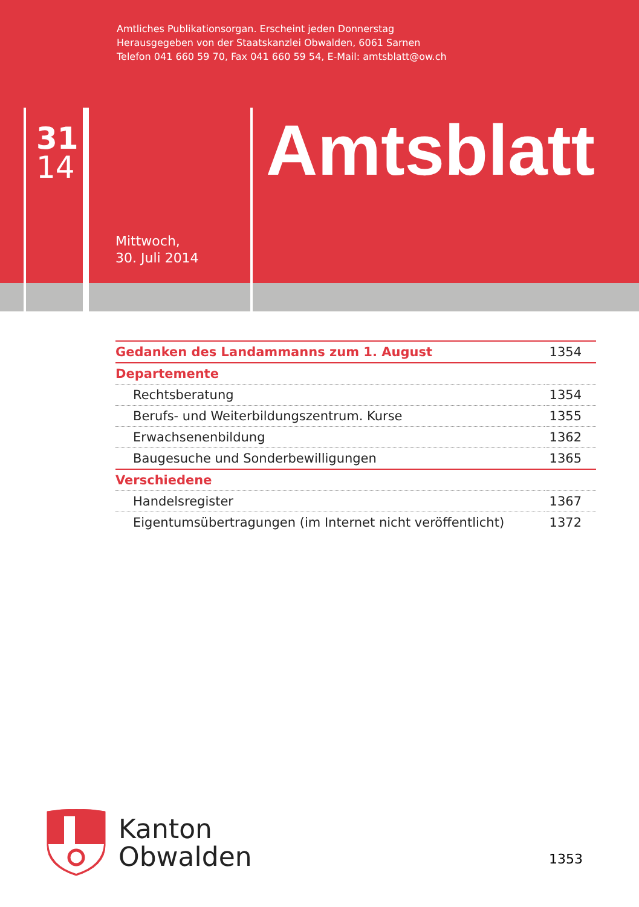Amtliches Publikationsorgan. Erscheint jeden Donnerstag
Herausgegeben von der Staatskanzlei Obwalden, 6061 Sarnen
Telefon 041 660 59 70, Fax 041 660 59 54, E-Mail: amtsblatt@ow.ch
31
14
Amtsblatt
Mittwoch,
30. Juli 2014
| Gedanken des Landammanns zum 1. August | 1354 |
| Departemente | |
| Rechtsberatung | 1354 |
| Berufs- und Weiterbildungszentrum. Kurse | 1355 |
| Erwachsenenbildung | 1362 |
| Baugesuche und Sonderbewilligungen | 1365 |
| Verschiedene | |
| Handelsregister | 1367 |
| Eigentumsübertragungen (im Internet nicht veröffentlicht) | 1372 |
Kanton
Obwalden
1353